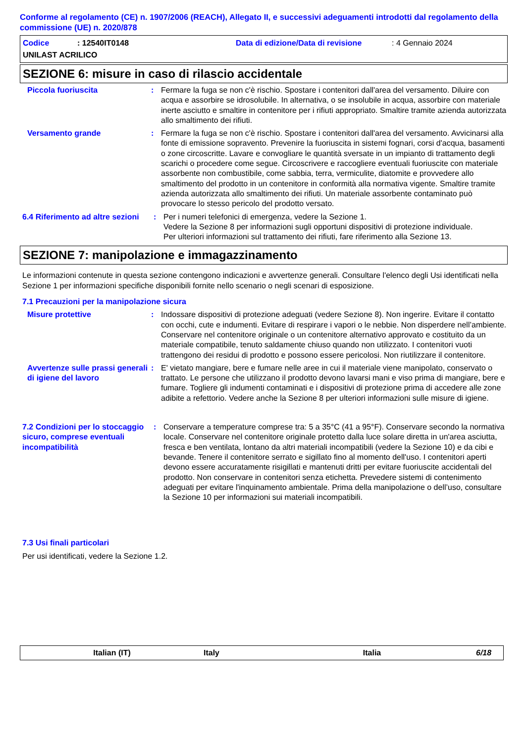Conforme al regolamento (CE) n. 1907/2006 (REACH), Allegato II, e successivi adeguamenti introdotti dal regolamento della commissione (UE) n. 2020/878
Codice: 12540IT0148 Data di edizione/Data di revisione: 4 Gennaio 2024
UNILAST ACRILICO
SEZIONE 6: misure in caso di rilascio accidentale
Piccola fuoriuscita : Fermare la fuga se non c'è rischio. Spostare i contenitori dall'area del versamento. Diluire con acqua e assorbire se idrosolubile. In alternativa, o se insolubile in acqua, assorbire con materiale inerte asciutto e smaltire in contenitore per i rifiuti appropriato. Smaltire tramite azienda autorizzata allo smaltimento dei rifiuti.
Versamento grande : Fermare la fuga se non c'è rischio. Spostare i contenitori dall'area del versamento. Avvicinarsi alla fonte di emissione sopravento. Prevenire la fuoriuscita in sistemi fognari, corsi d'acqua, basamenti o zone circoscritte. Lavare e convogliare le quantità sversate in un impianto di trattamento degli scarichi o procedere come segue. Circoscrivere e raccogliere eventuali fuoriuscite con materiale assorbente non combustibile, come sabbia, terra, vermiculite, diatomite e provvedere allo smaltimento del prodotto in un contenitore in conformità alla normativa vigente. Smaltire tramite azienda autorizzata allo smaltimento dei rifiuti. Un materiale assorbente contaminato può provocare lo stesso pericolo del prodotto versato.
6.4 Riferimento ad altre sezioni
: Per i numeri telefonici di emergenza, vedere la Sezione 1.
Vedere la Sezione 8 per informazioni sugli opportuni dispositivi di protezione individuale.
Per ulteriori informazioni sul trattamento dei rifiuti, fare riferimento alla Sezione 13.
SEZIONE 7: manipolazione e immagazzinamento
Le informazioni contenute in questa sezione contengono indicazioni e avvertenze generali. Consultare l'elenco degli Usi identificati nella Sezione 1 per informazioni specifiche disponibili fornite nello scenario o negli scenari di esposizione.
7.1 Precauzioni per la manipolazione sicura
Misure protettive : Indossare dispositivi di protezione adeguati (vedere Sezione 8). Non ingerire. Evitare il contatto con occhi, cute e indumenti. Evitare di respirare i vapori o le nebbie. Non disperdere nell’ambiente. Conservare nel contenitore originale o un contenitore alternativo approvato e costituito da un materiale compatibile, tenuto saldamente chiuso quando non utilizzato. I contenitori vuoti trattengono dei residui di prodotto e possono essere pericolosi. Non riutilizzare il contenitore.
Avvertenze sulle prassi generali di igiene del lavoro
: E' vietato mangiare, bere e fumare nelle aree in cui il materiale viene manipolato, conservato o trattato. Le persone che utilizzano il prodotto devono lavarsi mani e viso prima di mangiare, bere e fumare. Togliere gli indumenti contaminati e i dispositivi di protezione prima di accedere alle zone adibite a refettorio. Vedere anche la Sezione 8 per ulteriori informazioni sulle misure di igiene.
7.2 Condizioni per lo stoccaggio sicuro, comprese eventuali incompatibilità
: Conservare a temperature comprese tra: 5 a 35°C (41 a 95°F). Conservare secondo la normativa locale. Conservare nel contenitore originale protetto dalla luce solare diretta in un'area asciutta, fresca e ben ventilata, lontano da altri materiali incompatibili (vedere la Sezione 10) e da cibi e bevande. Tenere il contenitore serrato e sigillato fino al momento dell'uso. I contenitori aperti devono essere accuratamente risigillati e mantenuti dritti per evitare fuoriuscite accidentali del prodotto. Non conservare in contenitori senza etichetta. Prevedere sistemi di contenimento adeguati per evitare l'inquinamento ambientale. Prima della manipolazione o dell’uso, consultare la Sezione 10 per informazioni sui materiali incompatibili.
7.3 Usi finali particolari
Per usi identificati, vedere la Sezione 1.2.
Italian (IT) Italy Italia 6/18